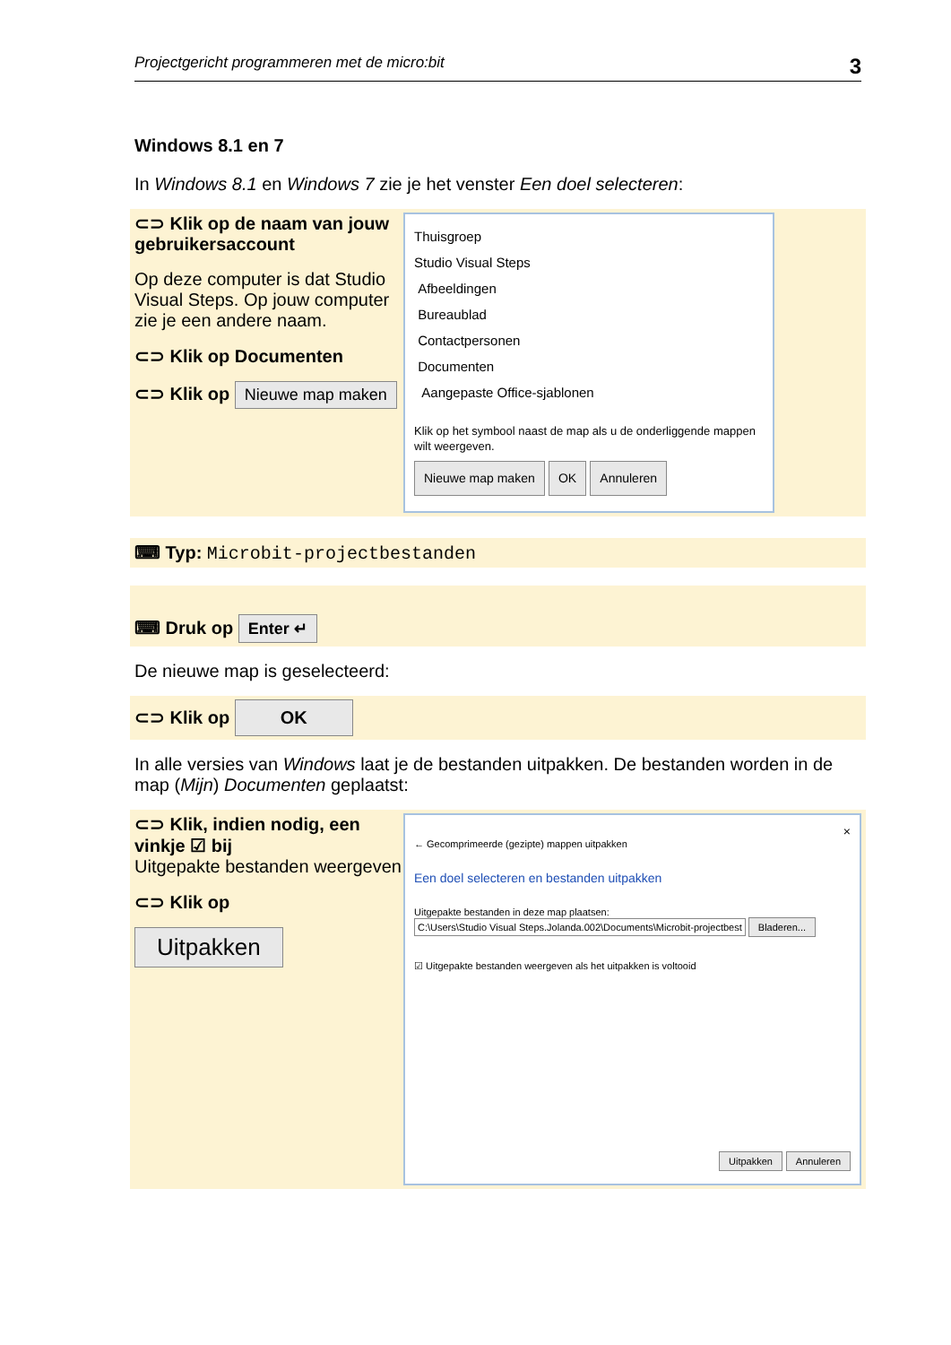Projectgericht programmeren met de micro:bit 3
Windows 8.1 en 7
In Windows 8.1 en Windows 7 zie je het venster Een doel selecteren:
⊂⊃ Klik op de naam van jouw gebruikersaccount
Op deze computer is dat Studio Visual Steps. Op jouw computer zie je een andere naam.
⊂⊃ Klik op Documenten
⊂⊃ Klik op Nieuwe map maken
Thuisgroep
Studio Visual Steps
Afbeeldingen
Bureaublad
Contactpersonen
Documenten
Aangepaste Office-sjablonen
Klik op het symbool naast de map als u de onderliggende mappen wilt weergeven.
Nieuwe map maken OK Annuleren
⌨ Typ: Microbit-projectbestanden
⌨ Druk op Enter ↵
De nieuwe map is geselecteerd:
⊂⊃ Klik op OK
In alle versies van Windows laat je de bestanden uitpakken. De bestanden worden in de map (Mijn) Documenten geplaatst:
⊂⊃ Klik, indien nodig, een vinkje ☑ bij
Uitgepakte bestanden weergeven
⊂⊃ Klik op
Uitpakken
×
← Gecomprimeerde (gezipte) mappen uitpakken
Een doel selecteren en bestanden uitpakken
Uitgepakte bestanden in deze map plaatsen:
C:\Users\Studio Visual Steps.Jolanda.002\Documents\Microbit-projectbest Bladeren...
☑ Uitgepakte bestanden weergeven als het uitpakken is voltooid
Uitpakken Annuleren